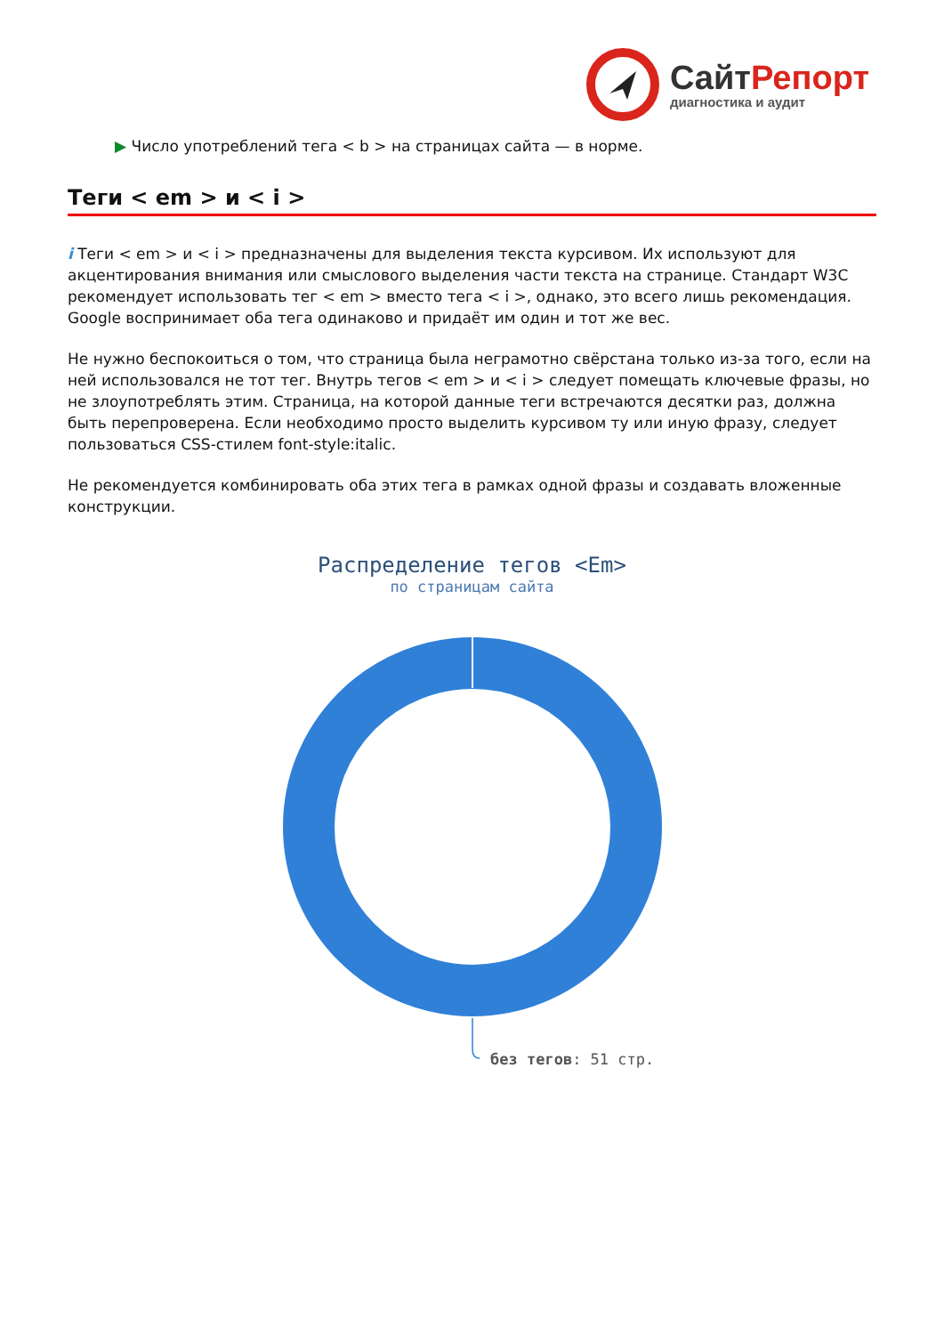СайтРепорт
диагностика и аудит
▶ Число употреблений тега < b > на страницах сайта — в норме.
Теги < em > и < i >
i Теги < em > и < i > предназначены для выделения текста курсивом. Их используют для акцентирования внимания или смыслового выделения части текста на странице. Стандарт W3C рекомендует использовать тег < em > вместо тега < i >, однако, это всего лишь рекомендация. Google воспринимает оба тега одинаково и придаёт им один и тот же вес.
Не нужно беспокоиться о том, что страница была неграмотно свёрстана только из-за того, если на ней использовался не тот тег. Внутрь тегов < em > и < i > следует помещать ключевые фразы, но не злоупотреблять этим. Страница, на которой данные теги встречаются десятки раз, должна быть перепроверена. Если необходимо просто выделить курсивом ту или иную фразу, следует пользоваться CSS-стилем font-style:italic.
Не рекомендуется комбинировать оба этих тега в рамках одной фразы и создавать вложенные конструкции.
Распределение тегов <Em>
по страницам сайта
без тегов: 51 стр.